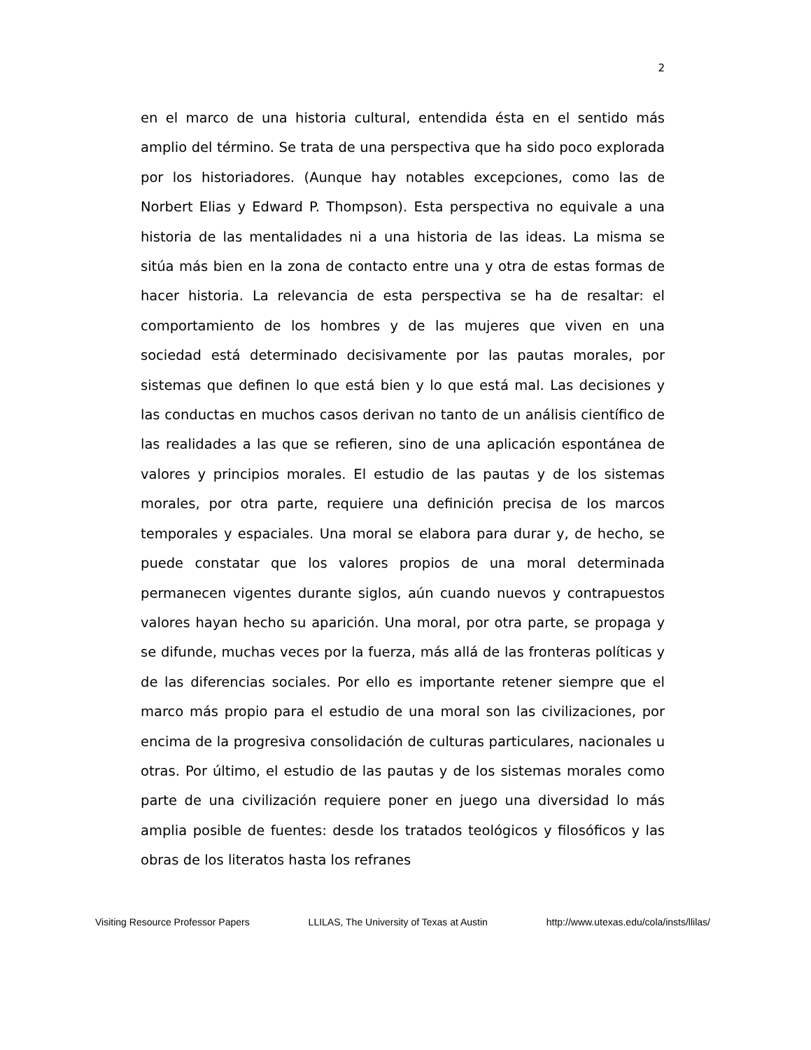2
en el marco de una historia cultural, entendida ésta en el sentido más amplio del término. Se trata de una perspectiva que ha sido poco explorada por los historiadores. (Aunque hay notables excepciones, como las de Norbert Elias y Edward P. Thompson). Esta perspectiva no equivale a una historia de las mentalidades ni a una historia de las ideas. La misma se sitúa más bien en la zona de contacto entre una y otra de estas formas de hacer historia. La relevancia de esta perspectiva se ha de resaltar: el comportamiento de los hombres y de las mujeres que viven en una sociedad está determinado decisivamente por las pautas morales, por sistemas que definen lo que está bien y lo que está mal. Las decisiones y las conductas en muchos casos derivan no tanto de un análisis científico de las realidades a las que se refieren, sino de una aplicación espontánea de valores y principios morales. El estudio de las pautas y de los sistemas morales, por otra parte, requiere una definición precisa de los marcos temporales y espaciales. Una moral se elabora para durar y, de hecho, se puede constatar que los valores propios de una moral determinada permanecen vigentes durante siglos, aún cuando nuevos y contrapuestos valores hayan hecho su aparición. Una moral, por otra parte, se propaga y se difunde, muchas veces por la fuerza, más allá de las fronteras políticas y de las diferencias sociales. Por ello es importante retener siempre que el marco más propio para el estudio de una moral son las civilizaciones, por encima de la progresiva consolidación de culturas particulares, nacionales u otras. Por último, el estudio de las pautas y de los sistemas morales como parte de una civilización requiere poner en juego una diversidad lo más amplia posible de fuentes: desde los tratados teológicos y filosóficos y las obras de los literatos hasta los refranes
Visiting Resource Professor Papers LLILAS, The University of Texas at Austin http://www.utexas.edu/cola/insts/llilas/